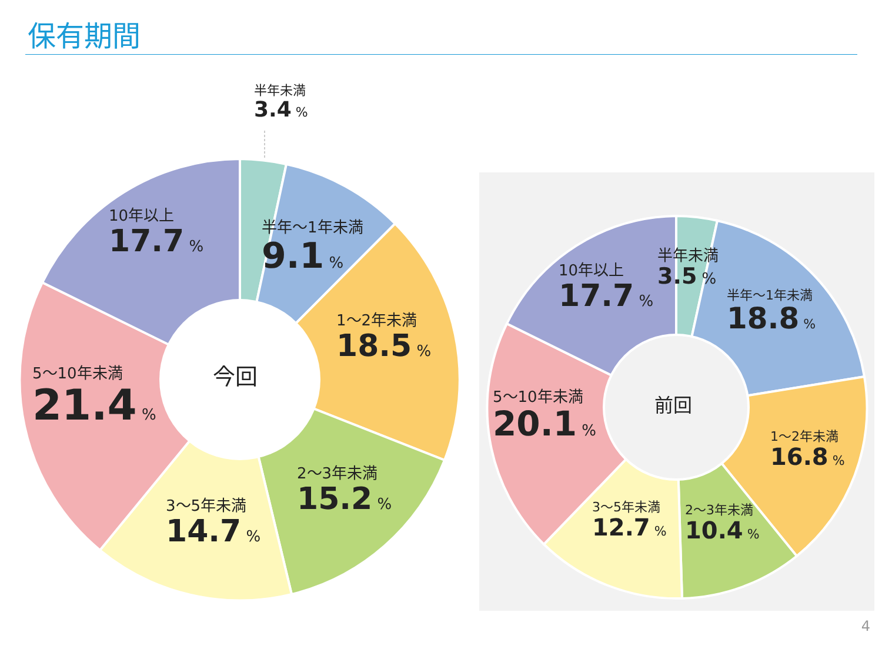保有期間
半年未満
3.4 %
半年～1年未満
9.1 %
1～2年未満
18.5 %
2～3年未満
15.2 %
3～5年未満
14.7 %
5～10年未満
21.4 %
10年以上
17.7 %
今回
前回
半年未満
3.5 %
半年～1年未満
18.8 %
1～2年未満
16.8 %
2～3年未満
10.4 %
3～5年未満
12.7 %
5～10年未満
20.1 %
10年以上
17.7 %
4